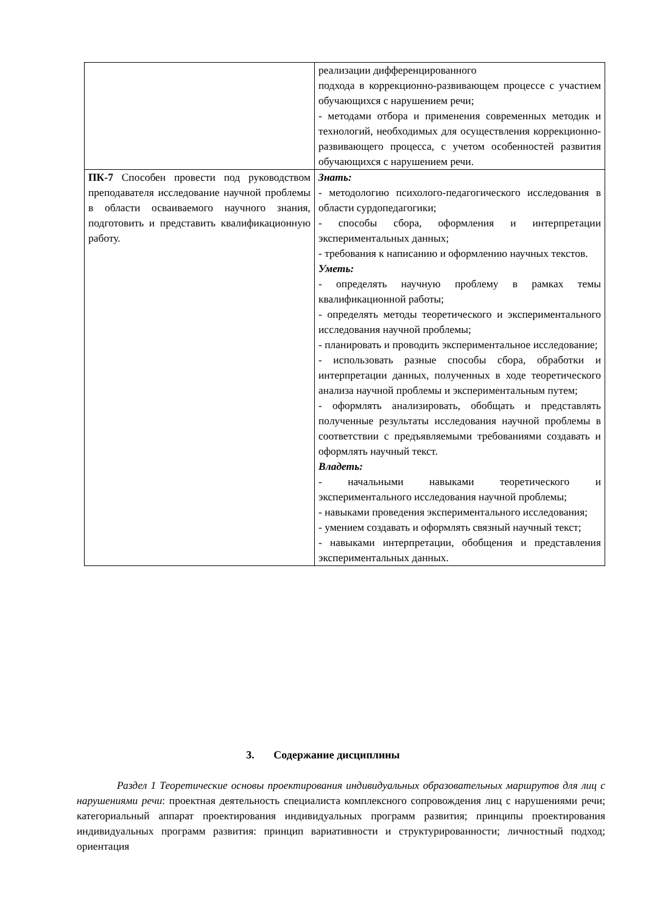| | реализации дифференцированного подхода в коррекционно-развивающем процессе с участием обучающихся с нарушением речи; - методами отбора и применения современных методик и технологий, необходимых для осуществления коррекционно-развивающего процесса, с учетом особенностей развития обучающихся с нарушением речи. |
| ПК-7 Способен провести под руководством преподавателя исследование научной проблемы в области осваиваемого научного знания, подготовить и представить квалификационную работу. | Знать: - методологию психолого-педагогического исследования в области сурдопедагогики; - способы сбора, оформления и интерпретации экспериментальных данных; - требования к написанию и оформлению научных текстов. Уметь: - определять научную проблему в рамках темы квалификационной работы; - определять методы теоретического и экспериментального исследования научной проблемы; - планировать и проводить экспериментальное исследование; - использовать разные способы сбора, обработки и интерпретации данных, полученных в ходе теоретического анализа научной проблемы и экспериментальным путем; - оформлять анализировать, обобщать и представлять полученные результаты исследования научной проблемы в соответствии с предъявляемыми требованиями создавать и оформлять научный текст. Владеть: - начальными навыками теоретического и экспериментального исследования научной проблемы; - навыками проведения экспериментального исследования; - умением создавать и оформлять связный научный текст; - навыками интерпретации, обобщения и представления экспериментальных данных. |
3. Содержание дисциплины
Раздел 1 Теоретические основы проектирования индивидуальных образовательных маршрутов для лиц с нарушениями речи: проектная деятельность специалиста комплексного сопровождения лиц с нарушениями речи; категориальный аппарат проектирования индивидуальных программ развития; принципы проектирования индивидуальных программ развития: принцип вариативности и структурированности; личностный подход; ориентация